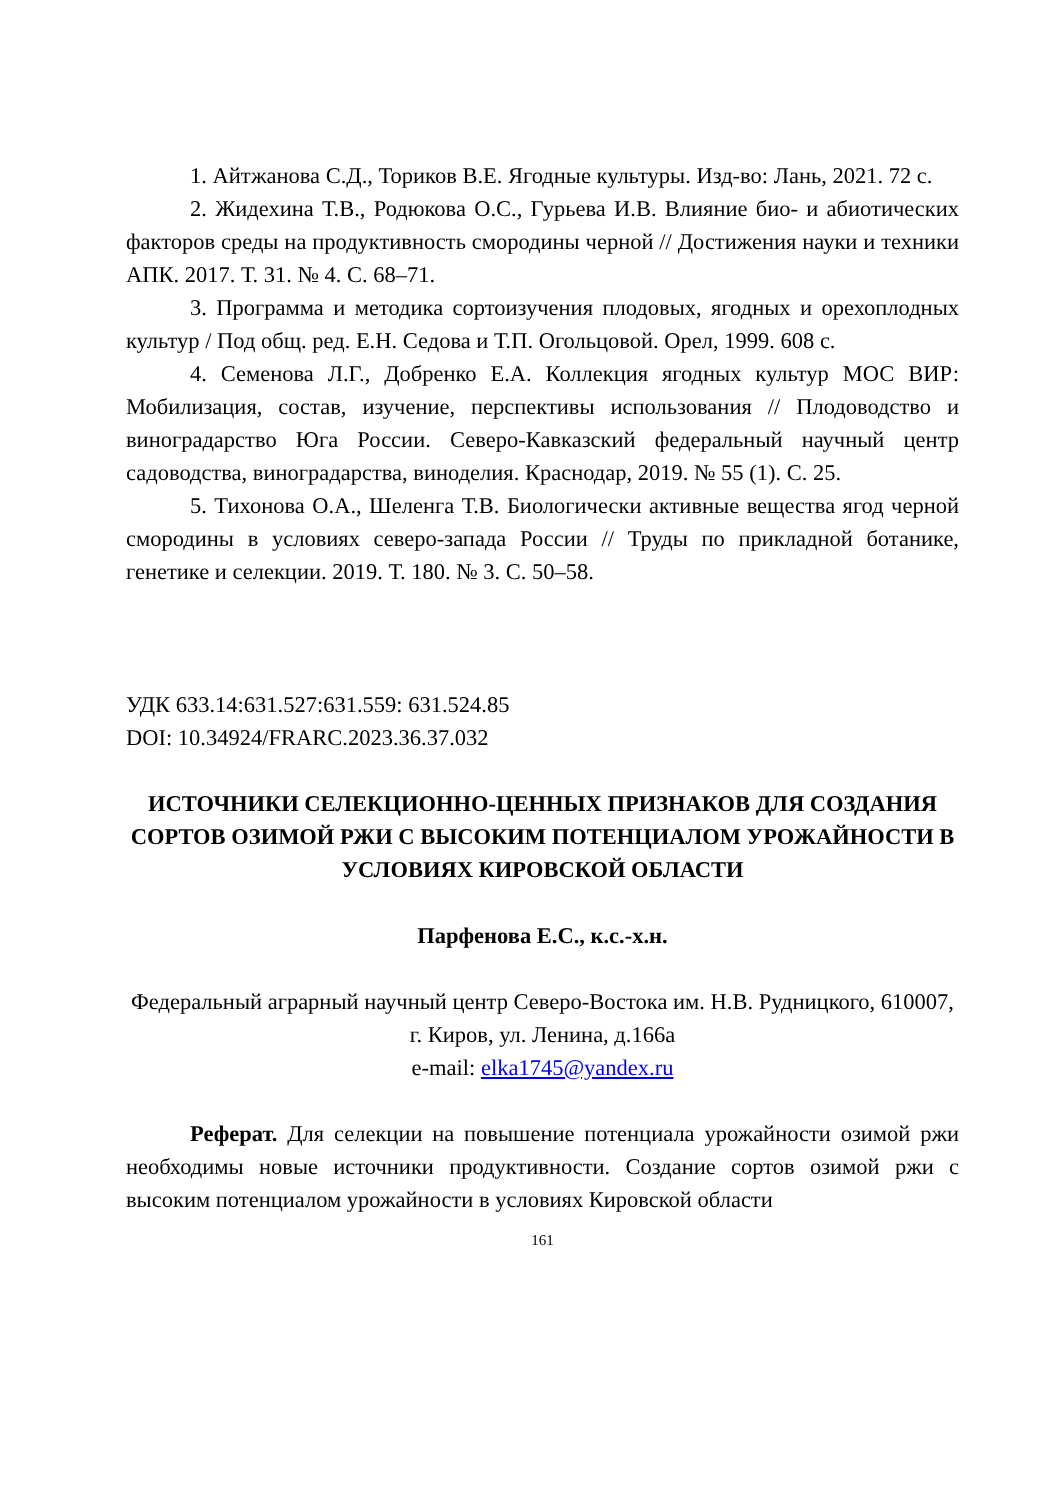1. Айтжанова С.Д., Ториков В.Е. Ягодные культуры. Изд-во: Лань, 2021. 72 с.
2. Жидехина Т.В., Родюкова О.С., Гурьева И.В. Влияние био- и абиотических факторов среды на продуктивность смородины черной // Достижения науки и техники АПК. 2017. Т. 31. № 4. С. 68–71.
3. Программа и методика сортоизучения плодовых, ягодных и орехоплодных культур / Под общ. ред. Е.Н. Седова и Т.П. Огольцовой. Орел, 1999. 608 с.
4. Семенова Л.Г., Добренко Е.А. Коллекция ягодных культур МОС ВИР: Мобилизация, состав, изучение, перспективы использования // Плодоводство и виноградарство Юга России. Северо-Кавказский федеральный научный центр садоводства, виноградарства, виноделия. Краснодар, 2019. № 55 (1). С. 25.
5. Тихонова О.А., Шеленга Т.В. Биологически активные вещества ягод черной смородины в условиях северо-запада России // Труды по прикладной ботанике, генетике и селекции. 2019. Т. 180. № 3. С. 50–58.
УДК 633.14:631.527:631.559: 631.524.85
DOI: 10.34924/FRARC.2023.36.37.032
ИСТОЧНИКИ СЕЛЕКЦИОННО-ЦЕННЫХ ПРИЗНАКОВ ДЛЯ СОЗДАНИЯ СОРТОВ ОЗИМОЙ РЖИ С ВЫСОКИМ ПОТЕНЦИАЛОМ УРОЖАЙНОСТИ В УСЛОВИЯХ КИРОВСКОЙ ОБЛАСТИ
Парфенова Е.С., к.с.-х.н.
Федеральный аграрный научный центр Северо-Востока им. Н.В. Рудницкого, 610007, г. Киров, ул. Ленина, д.166а
e-mail: elka1745@yandex.ru
Реферат. Для селекции на повышение потенциала урожайности озимой ржи необходимы новые источники продуктивности. Создание сортов озимой ржи с высоким потенциалом урожайности в условиях Кировской области
161